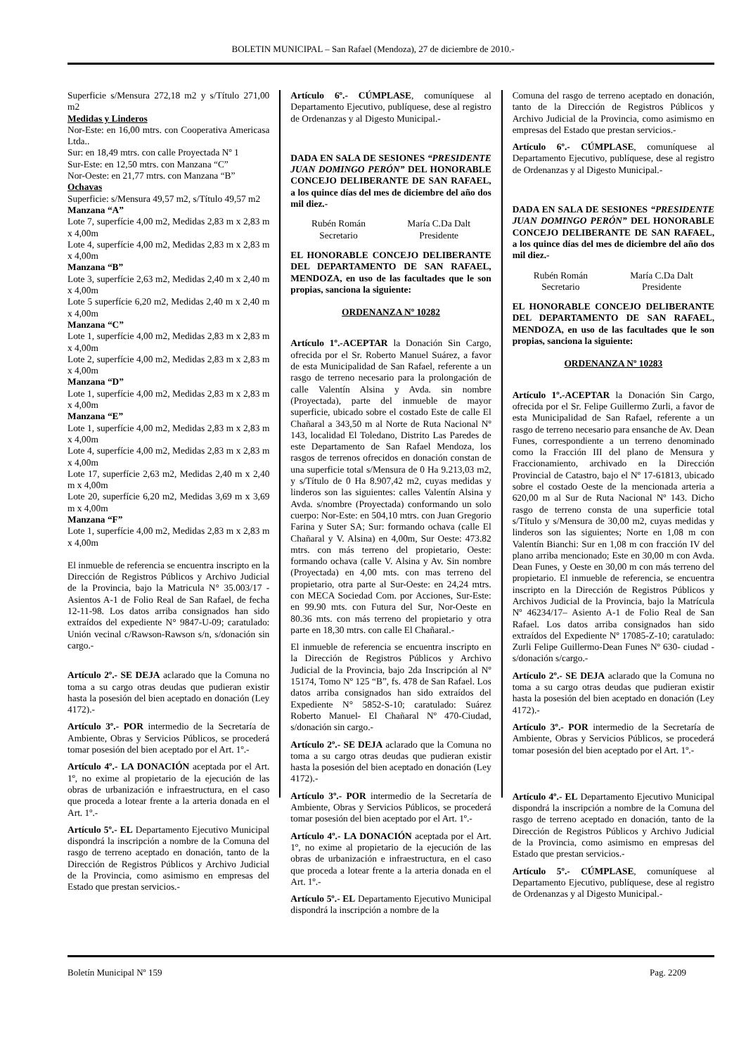BOLETIN MUNICIPAL – San Rafael (Mendoza), 27 de diciembre de 2010.-
Superficie s/Mensura 272,18 m2 y s/Título 271,00 m2
Medidas y Linderos
Nor-Este: en 16,00 mtrs. con Cooperativa Americasa Ltda..
Sur: en 18,49 mtrs. con calle Proyectada Nº 1
Sur-Este: en 12,50 mtrs. con Manzana “C”
Nor-Oeste: en 21,77 mtrs. con Manzana “B”
Ochavas
Superficie: s/Mensura 49,57 m2, s/Título 49,57 m2
Manzana “A”
Lote 7, superfície 4,00 m2, Medidas 2,83 m x 2,83 m x 4,00m
Lote 4, superfície 4,00 m2, Medidas 2,83 m x 2,83 m x 4,00m
Manzana “B”
Lote 3, superfície 2,63 m2, Medidas 2,40 m x 2,40 m x 4,00m
Lote 5 superfície 6,20 m2, Medidas 2,40 m x 2,40 m x 4,00m
Manzana “C”
Lote 1, superfície 4,00 m2, Medidas 2,83 m x 2,83 m x 4,00m
Lote 2, superfície 4,00 m2, Medidas 2,83 m x 2,83 m x 4,00m
Manzana “D”
Lote 1, superfície 4,00 m2, Medidas 2,83 m x 2,83 m x 4,00m
Manzana “E”
Lote 1, superfície 4,00 m2, Medidas 2,83 m x 2,83 m x 4,00m
Lote 4, superfície 4,00 m2, Medidas 2,83 m x 2,83 m x 4,00m
Lote 17, superfície 2,63 m2, Medidas 2,40 m x 2,40 m x 4,00m
Lote 20, superfície 6,20 m2, Medidas 3,69 m x 3,69 m x 4,00m
Manzana “F”
Lote 1, superfície 4,00 m2, Medidas 2,83 m x 2,83 m x 4,00m
El inmueble de referencia se encuentra inscripto en la Dirección de Registros Públicos y Archivo Judicial de la Provincia, bajo la Matricula N° 35.003/17 - Asientos A-1 de Folio Real de San Rafael, de fecha 12-11-98. Los datos arriba consignados han sido extraídos del expediente N° 9847-U-09; caratulado: Unión vecinal c/Rawson-Rawson s/n, s/donación sin cargo.-
Artículo 2º.- SE DEJA aclarado que la Comuna no toma a su cargo otras deudas que pudieran existir hasta la posesión del bien aceptado en donación (Ley 4172).-
Artículo 3º.- POR intermedio de la Secretaría de Ambiente, Obras y Servicios Públicos, se procederá tomar posesión del bien aceptado por el Art. 1º.-
Artículo 4º.- LA DONACIÓN aceptada por el Art. 1º, no exime al propietario de la ejecución de las obras de urbanización e infraestructura, en el caso que proceda a lotear frente a la arteria donada en el Art. 1º.-
Artículo 5º.- EL Departamento Ejecutivo Municipal dispondrá la inscripción a nombre de la Comuna del rasgo de terreno aceptado en donación, tanto de la Dirección de Registros Públicos y Archivo Judicial de la Provincia, como asimismo en empresas del Estado que prestan servicios.-
Artículo 6º.- CÚMPLASE, comuníquese al Departamento Ejecutivo, publíquese, dese al registro de Ordenanzas y al Digesto Municipal.-
DADA EN SALA DE SESIONES “PRESIDENTE JUAN DOMINGO PERÓN” DEL HONORABLE CONCEJO DELIBERANTE DE SAN RAFAEL, a los quince días del mes de diciembre del año dos mil diez.-
Rubén Román
Secretario
María C.Da Dalt
Presidente
EL HONORABLE CONCEJO DELIBERANTE DEL DEPARTAMENTO DE SAN RAFAEL, MENDOZA, en uso de las facultades que le son propias, sanciona la siguiente:
ORDENANZA Nº 10282
Artículo 1º.-ACEPTAR la Donación Sin Cargo, ofrecida por el Sr. Roberto Manuel Suárez, a favor de esta Municipalidad de San Rafael, referente a un rasgo de terreno necesario para la prolongación de calle Valentín Alsina y Avda. sin nombre (Proyectada), parte del inmueble de mayor superficie, ubicado sobre el costado Este de calle El Chañaral a 343,50 m al Norte de Ruta Nacional Nº 143, localidad El Toledano, Distrito Las Paredes de este Departamento de San Rafael Mendoza, los rasgos de terrenos ofrecidos en donación constan de una superficie total s/Mensura de 0 Ha 9.213,03 m2, y s/Título de 0 Ha 8.907,42 m2, cuyas medidas y linderos son las siguientes: calles Valentín Alsina y Avda. s/nombre (Proyectada) conformando un solo cuerpo: Nor-Este: en 504,10 mtrs. con Juan Gregorio Farina y Suter SA; Sur: formando ochava (calle El Chañaral y V. Alsina) en 4,00m, Sur Oeste: 473.82 mtrs. con más terreno del propietario, Oeste: formando ochava (calle V. Alsina y Av. Sin nombre (Proyectada) en 4,00 mts. con mas terreno del propietario, otra parte al Sur-Oeste: en 24,24 mtrs. con MECA Sociedad Com. por Acciones, Sur-Este: en 99.90 mts. con Futura del Sur, Nor-Oeste en 80.36 mts. con más terreno del propietario y otra parte en 18,30 mtrs. con calle El Chañaral.-
El inmueble de referencia se encuentra inscripto en la Dirección de Registros Públicos y Archivo Judicial de la Provincia, bajo 2da Inscripción al Nº 15174, Tomo Nº 125 “B”, fs. 478 de San Rafael. Los datos arriba consignados han sido extraídos del Expediente N° 5852-S-10; caratulado: Suárez Roberto Manuel- El Chañaral Nº 470-Ciudad, s/donación sin cargo.-
Artículo 2º.- SE DEJA aclarado que la Comuna no toma a su cargo otras deudas que pudieran existir hasta la posesión del bien aceptado en donación (Ley 4172).-
Artículo 3º.- POR intermedio de la Secretaría de Ambiente, Obras y Servicios Públicos, se procederá tomar posesión del bien aceptado por el Art. 1º.-
Artículo 4º.- LA DONACIÓN aceptada por el Art. 1º, no exime al propietario de la ejecución de las obras de urbanización e infraestructura, en el caso que proceda a lotear frente a la arteria donada en el Art. 1º.-
Artículo 5º.- EL Departamento Ejecutivo Municipal dispondrá la inscripción a nombre de la
Comuna del rasgo de terreno aceptado en donación, tanto de la Dirección de Registros Públicos y Archivo Judicial de la Provincia, como asimismo en empresas del Estado que prestan servicios.-
Artículo 6º.- CÚMPLASE, comuníquese al Departamento Ejecutivo, publíquese, dese al registro de Ordenanzas y al Digesto Municipal.-
DADA EN SALA DE SESIONES “PRESIDENTE JUAN DOMINGO PERÓN” DEL HONORABLE CONCEJO DELIBERANTE DE SAN RAFAEL, a los quince días del mes de diciembre del año dos mil diez.-
Rubén Román
Secretario
María C.Da Dalt
Presidente
EL HONORABLE CONCEJO DELIBERANTE DEL DEPARTAMENTO DE SAN RAFAEL, MENDOZA, en uso de las facultades que le son propias, sanciona la siguiente:
ORDENANZA Nº 10283
Artículo 1º.-ACEPTAR la Donación Sin Cargo, ofrecida por el Sr. Felipe Guillermo Zurli, a favor de esta Municipalidad de San Rafael, referente a un rasgo de terreno necesario para ensanche de Av. Dean Funes, correspondiente a un terreno denominado como la Fracción III del plano de Mensura y Fraccionamiento, archivado en la Dirección Provincial de Catastro, bajo el Nº 17-61813, ubicado sobre el costado Oeste de la mencionada arteria a 620,00 m al Sur de Ruta Nacional Nº 143. Dicho rasgo de terreno consta de una superficie total s/Título y s/Mensura de 30,00 m2, cuyas medidas y linderos son las siguientes; Norte en 1,08 m con Valentín Bianchi: Sur en 1,08 m con fracción IV del plano arriba mencionado; Este en 30,00 m con Avda. Dean Funes, y Oeste en 30,00 m con más terreno del propietario. El inmueble de referencia, se encuentra inscripto en la Dirección de Registros Públicos y Archivos Judicial de la Provincia, bajo la Matrícula Nº 46234/17– Asiento A-1 de Folio Real de San Rafael. Los datos arriba consignados han sido extraídos del Expediente Nº 17085-Z-10; caratulado: Zurli Felipe Guillermo-Dean Funes Nº 630- ciudad - s/donación s/cargo.-
Artículo 2º.- SE DEJA aclarado que la Comuna no toma a su cargo otras deudas que pudieran existir hasta la posesión del bien aceptado en donación (Ley 4172).-
Artículo 3º.- POR intermedio de la Secretaría de Ambiente, Obras y Servicios Públicos, se procederá tomar posesión del bien aceptado por el Art. 1º.-
Artículo 4º.- EL Departamento Ejecutivo Municipal dispondrá la inscripción a nombre de la Comuna del rasgo de terreno aceptado en donación, tanto de la Dirección de Registros Públicos y Archivo Judicial de la Provincia, como asimismo en empresas del Estado que prestan servicios.-
Artículo 5º.- CÚMPLASE, comuníquese al Departamento Ejecutivo, publíquese, dese al registro de Ordenanzas y al Digesto Municipal.-
Boletín Municipal Nº 159 Pag. 2209